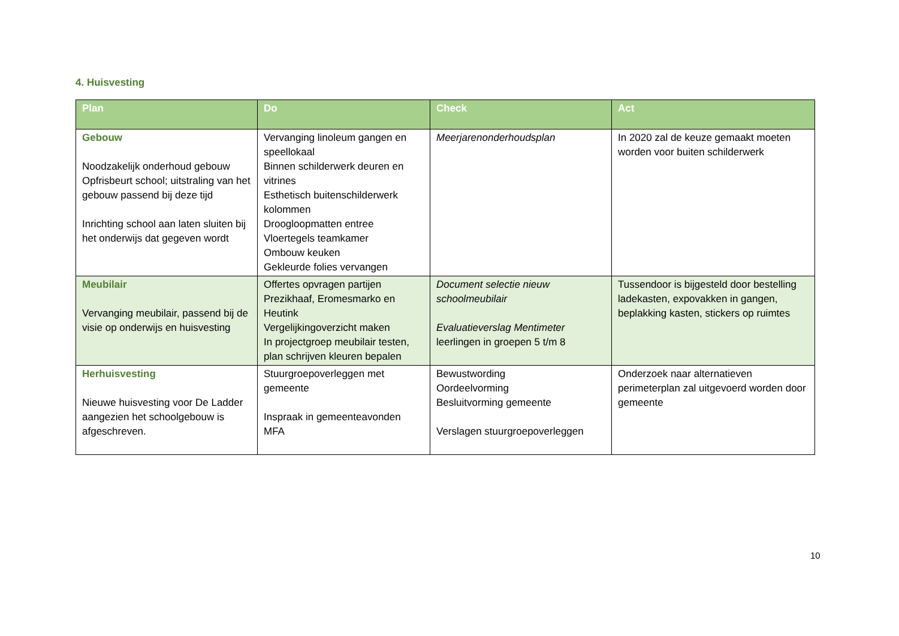4. Huisvesting
| Plan | Do | Check | Act |
| --- | --- | --- | --- |
| Gebouw Noodzakelijk onderhoud gebouw Opfrisbeurt school; uitstraling van het gebouw passend bij deze tijd Inrichting school aan laten sluiten bij het onderwijs dat gegeven wordt | Vervanging linoleum gangen en speellokaal Binnen schilderwerk deuren en vitrines Esthetisch buitenschilderwerk kolommen Droogloopmatten entree Vloertegels teamkamer Ombouw keuken Gekleurde folies vervangen | Meerjarenonderhoudsplan | In 2020 zal de keuze gemaakt moeten worden voor buiten schilderwerk |
| Meubilair Vervanging meubilair, passend bij de visie op onderwijs en huisvesting | Offertes opvragen partijen Prezikhaaf, Eromesmarko en Heutink Vergelijkingoverzicht maken In projectgroep meubilair testen, plan schrijven kleuren bepalen | Document selectie nieuw schoolmeubilair Evaluatieverslag Mentimeter leerlingen in groepen 5 t/m 8 | Tussendoor is bijgesteld door bestelling ladekasten, expovakken in gangen, beplakking kasten, stickers op ruimtes |
| Herhuisvesting Nieuwe huisvesting voor De Ladder aangezien het schoolgebouw is afgeschreven. | Stuurgroepoverleggen met gemeente Inspraak in gemeenteavonden MFA | Bewustwording Oordeelvorming Besluitvorming gemeente Verslagen stuurgroepoverleggen | Onderzoek naar alternatieven perimeterplan zal uitgevoerd worden door gemeente |
10